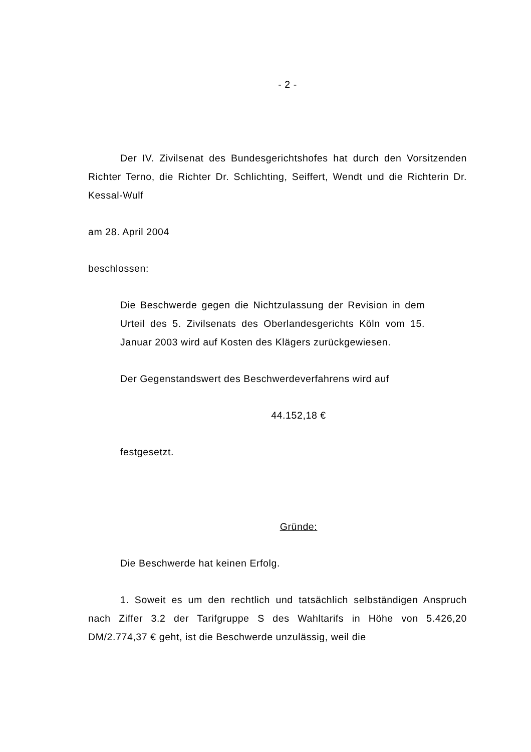- 2 -
Der IV. Zivilsenat des Bundesgerichtshofes hat durch den Vorsit­zenden Richter Terno, die Richter Dr. Schlichting, Seiffert, Wendt und die Richterin Dr. Kessal-Wulf
am 28. April 2004
beschlossen:
Die Beschwerde gegen die Nichtzulassung der Revision in dem Urteil des 5. Zivilsenats des Oberlandesgerichts Köln vom 15. Januar 2003 wird auf Kosten des Klägers zurück­gewiesen.
Der Gegenstandswert des Beschwerdeverfahrens wird auf
44.152,18 €
festgesetzt.
Gründe:
Die Beschwerde hat keinen Erfolg.
1. Soweit es um den rechtlich und tatsächlich selbständigen An­spruch nach Ziffer 3.2 der Tarifgruppe S des Wahltarifs in Höhe von 5.426,20 DM/2.774,37 € geht, ist die Beschwerde unzulässig, weil die